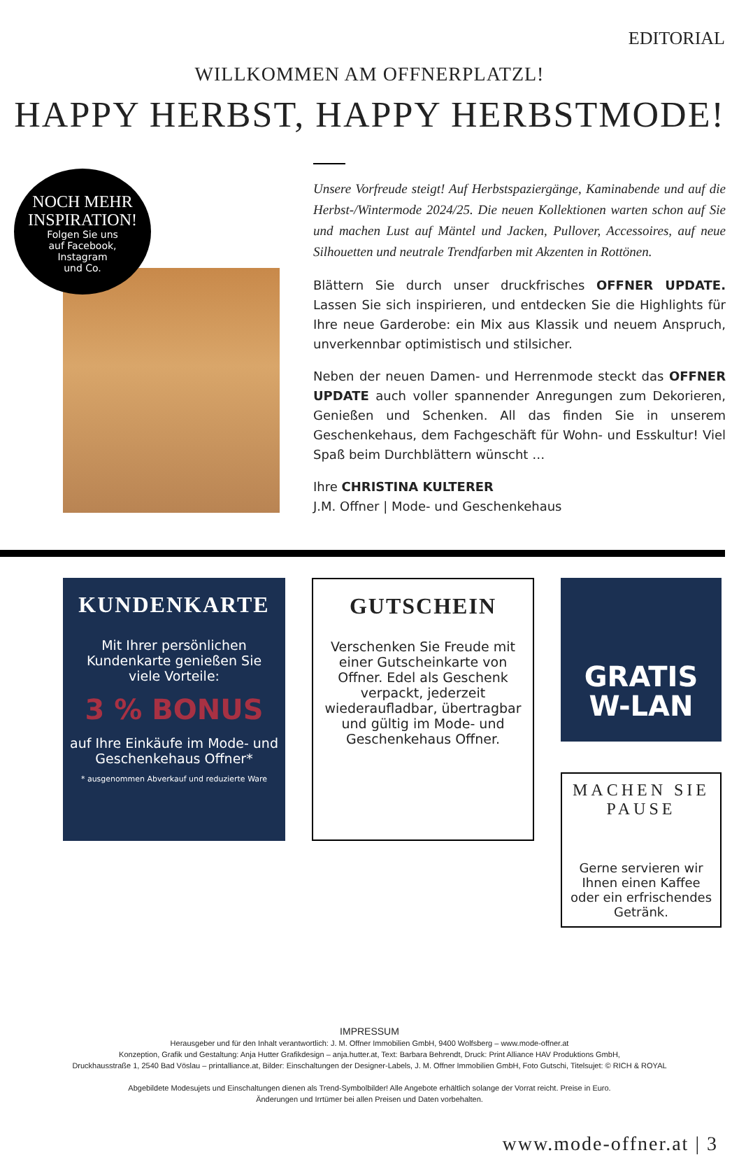EDITORIAL
WILLKOMMEN AM OFFNERPLATZL!
HAPPY HERBST, HAPPY HERBSTMODE!
NOCH MEHR
INSPIRATION!
Folgen Sie uns
auf Facebook,
Instagram
und Co.
Unsere Vorfreude steigt! Auf Herbstspaziergänge, Kaminabende und auf die Herbst-/Wintermode 2024/25. Die neuen Kollektionen warten schon auf Sie und machen Lust auf Mäntel und Jacken, Pullover, Accessoires, auf neue Silhouetten und neutrale Trendfarben mit Akzenten in Rottönen.
Blättern Sie durch unser druckfrisches OFFNER UPDATE. Lassen Sie sich inspirieren, und entdecken Sie die Highlights für Ihre neue Garderobe: ein Mix aus Klassik und neuem Anspruch, unverkennbar optimistisch und stilsicher.
Neben der neuen Damen- und Herrenmode steckt das OFFNER UPDATE auch voller spannender Anregungen zum Dekorieren, Genießen und Schenken. All das finden Sie in unserem Geschenkehaus, dem Fachgeschäft für Wohn- und Esskultur! Viel Spaß beim Durchblättern wünscht …
Ihre CHRISTINA KULTERER
J.M. Offner | Mode- und Geschenkehaus
KUNDENKARTE
Mit Ihrer persönlichen Kundenkarte genießen Sie viele Vorteile:
3 % BONUS
auf Ihre Einkäufe im Mode- und Geschenkehaus Offner*
* ausgenommen Abverkauf und reduzierte Ware
GUTSCHEIN
Verschenken Sie Freude mit einer Gutscheinkarte von Offner. Edel als Geschenk verpackt, jederzeit wiederaufladbar, übertragbar und gültig im Mode- und Geschenkehaus Offner.
GRATIS
W-LAN
MACHEN SIE PAUSE
Gerne servieren wir Ihnen einen Kaffee oder ein erfrischendes Getränk.
IMPRESSUM
Herausgeber und für den Inhalt verantwortlich: J. M. Offner Immobilien GmbH, 9400 Wolfsberg – www.mode-offner.at
Konzeption, Grafik und Gestaltung: Anja Hutter Grafikdesign – anja.hutter.at, Text: Barbara Behrendt, Druck: Print Alliance HAV Produktions GmbH,
Druckhausstraße 1, 2540 Bad Vöslau – printalliance.at, Bilder: Einschaltungen der Designer-Labels, J. M. Offner Immobilien GmbH, Foto Gutschi, Titelsujet: © RICH & ROYAL
Abgebildete Modesujets und Einschaltungen dienen als Trend-Symbolbilder! Alle Angebote erhältlich solange der Vorrat reicht. Preise in Euro.
Änderungen und Irrtümer bei allen Preisen und Daten vorbehalten.
www.mode-offner.at | 3